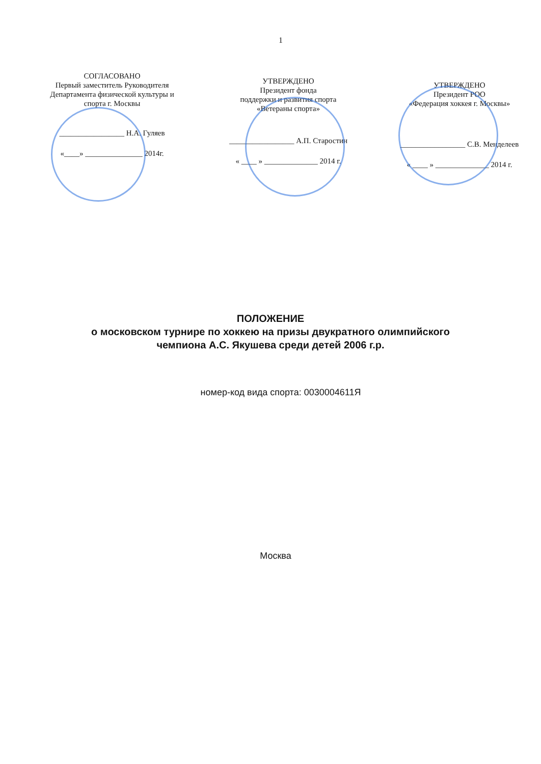1
СОГЛАСОВАНО
Первый заместитель Руководителя
Департамента физической культуры и
спорта г. Москвы
_________________ Н.А. Гуляев
«____» _______________ 2014г.
УТВЕРЖДЕНО
Президент фонда
поддержки и развития спорта
«Ветераны спорта»
_________________ А.П. Старостин
« ____ » ______________ 2014 г.
УТВЕРЖДЕНО
Президент РОО
«Федерация хоккея г. Москвы»
_________________ С.В. Менделеев
« ____ » ______________ 2014 г.
ПОЛОЖЕНИЕ
о московском турнире по хоккею на призы двукратного олимпийского
чемпиона А.С. Якушева среди детей 2006 г.р.
номер-код вида спорта: 0030004611Я
Москва